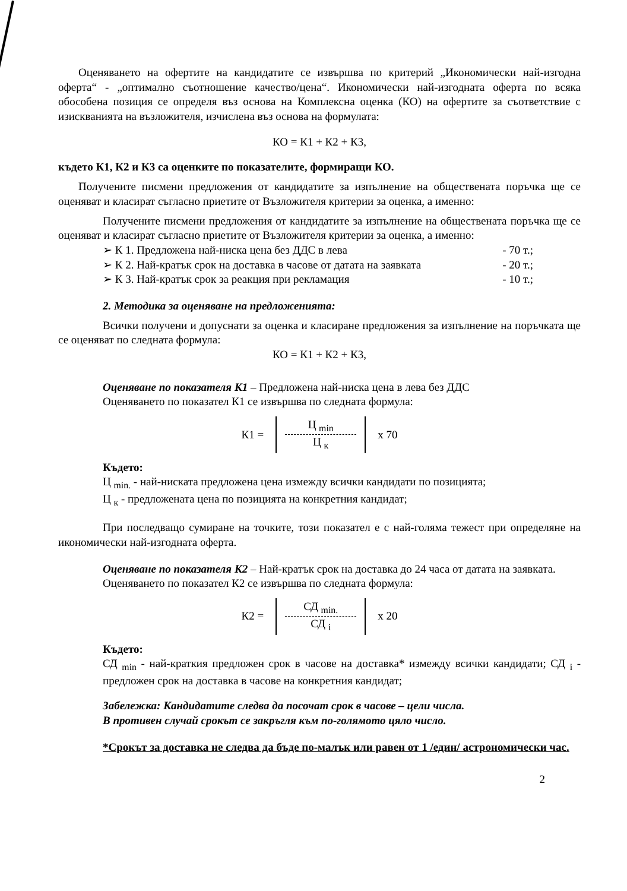Оценяването на офертите на кандидатите се извършва по критерий „Икономически най-изгодна оферта“ - „оптимално съотношение качество/цена“. Икономически най-изгодната оферта по всяка обособена позиция се определя въз основа на Комплексна оценка (КО) на офертите за съответствие с изискванията на възложителя, изчислена въз основа на формулата:
КО = К1 + К2 + К3,
където К1, К2 и К3 са оценките по показателите, формиращи КО.
Получените писмени предложения от кандидатите за изпълнение на обществената поръчка ще се оценяват и класират съгласно приетите от Възложителя критерии за оценка, а именно:
Получените писмени предложения от кандидатите за изпълнение на обществената поръчка ще се оценяват и класират съгласно приетите от Възложителя критерии за оценка, а именно:
➢ К 1. Предложена най-ниска цена без ДДС в лева - 70 т.;
➢ К 2. Най-кратък срок на доставка в часове от датата на заявката - 20 т.;
➢ К 3. Най-кратък срок за реакция при рекламация - 10 т.;
2. Методика за оценяване на предложенията:
Всички получени и допуснати за оценка и класиране предложения за изпълнение на поръчката ще се оценяват по следната формула:
КО = К1 + К2 + К3,
Оценяване по показателя К1 – Предложена най-ниска цена в лева без ДДС
Оценяването по показател К1 се извършва по следната формула:
К1 =
Ц <sub>min</sub>
Ц <sub>к</sub>
x 70
Където:
Ц <sub>min.</sub> - най-ниската предложена цена измежду всички кандидати по позицията;
Ц <sub>к</sub> - предложената цена по позицията на конкретния кандидат;
При последващо сумиране на точките, този показател е с най-голяма тежест при определяне на икономически най-изгодната оферта.
Оценяване по показателя К2 – Най-кратък срок на доставка до 24 часа от датата на заявката.
Оценяването по показател К2 се извършва по следната формула:
К2 =
СД <sub>min.</sub>
СД <sub>i</sub>
x 20
Където:
СД <sub>min</sub> - най-краткия предложен срок в часове на доставка* измежду всички кандидати; СД <sub>i</sub> - предложен срок на доставка в часове на конкретния кандидат;
Забележка: Кандидатите следва да посочат срок в часове – цели числа.
В противен случай срокът се закръгля към по-голямото цяло число.
*Срокът за доставка не следва да бъде по-малък или равен от 1 /един/ астрономически час.
2